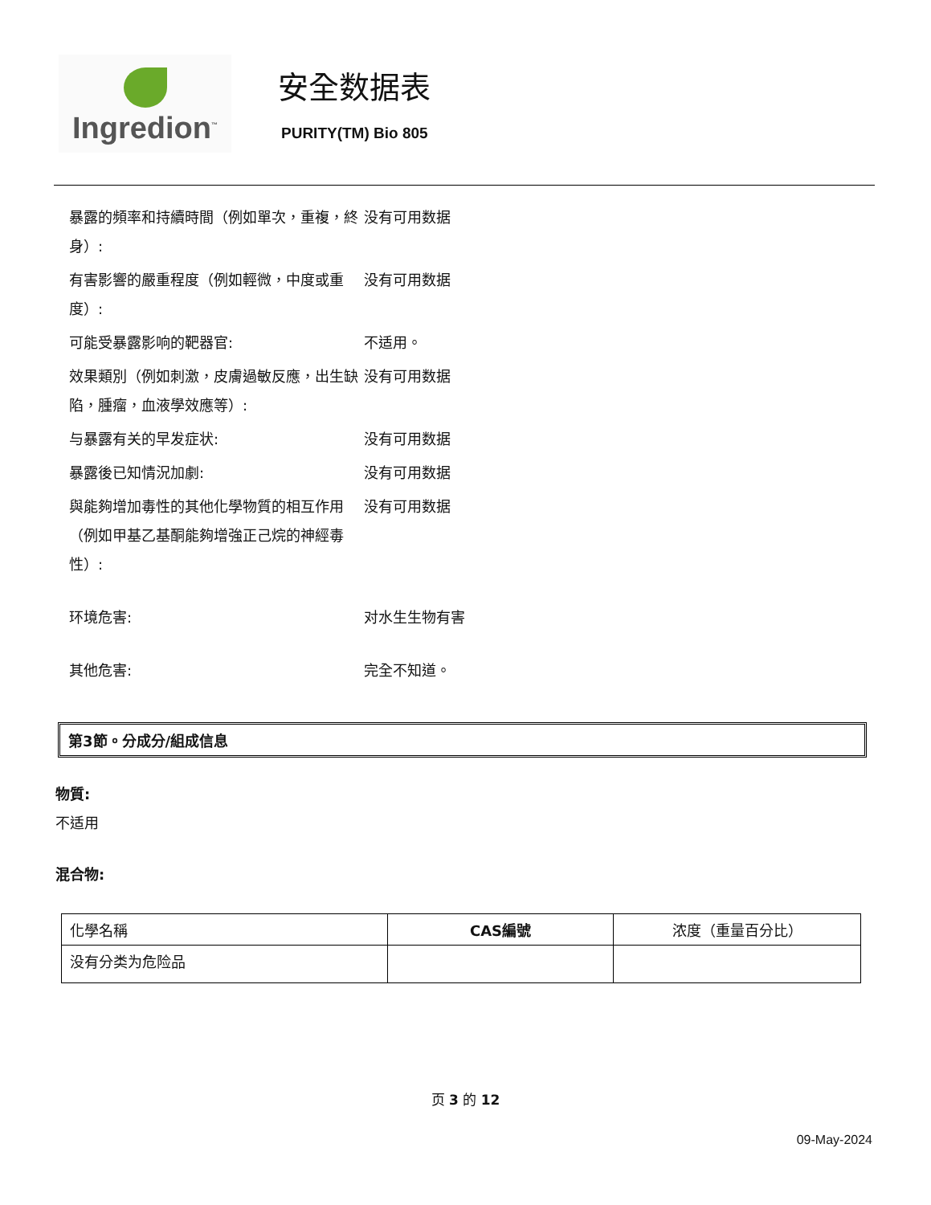Ingredion<sup>™</sup>
安全数据表
PURITY(TM) Bio 805
暴露的頻率和持續時間（例如單次，重複，終身）:
没有可用数据
有害影響的嚴重程度（例如輕微，中度或重度）:
没有可用数据
可能受暴露影响的靶器官: 不适用。
效果類別（例如刺激，皮膚過敏反應，出生缺陷，腫瘤，血液學效應等）:
没有可用数据
与暴露有关的早发症状: 没有可用数据
暴露後已知情況加劇: 没有可用数据
與能夠增加毒性的其他化學物質的相互作用（例如甲基乙基酮能夠增強正己烷的神經毒性）:
没有可用数据
环境危害: 对水生生物有害
其他危害: 完全不知道。
第3節。分成分/組成信息
物質:
不适用
混合物:
| 化學名稱 | CAS編號 | 浓度（重量百分比） |
| --- | --- | --- |
| 没有分类为危险品 | | |
页 3 的 12
09-May-2024